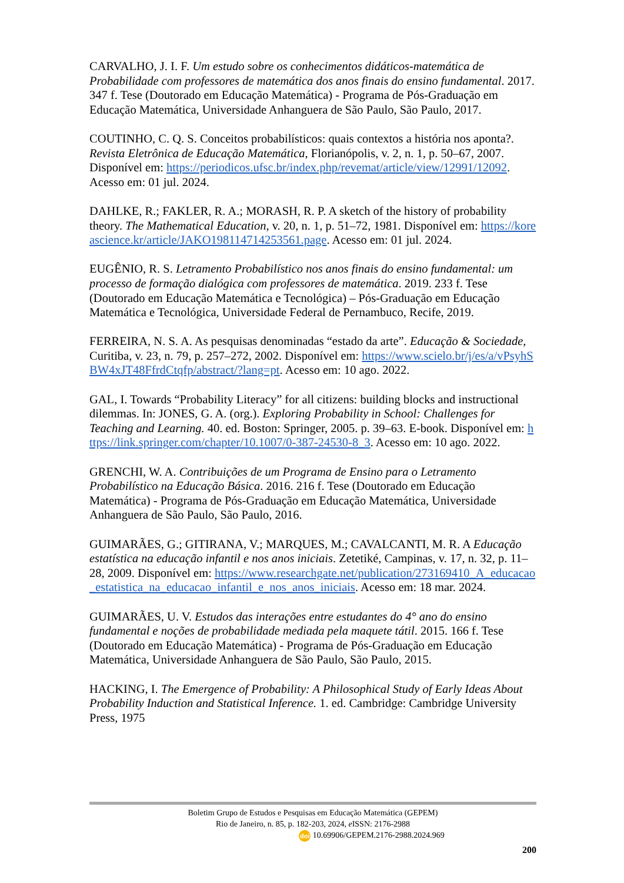CARVALHO, J. I. F. Um estudo sobre os conhecimentos didáticos-matemática de Probabilidade com professores de matemática dos anos finais do ensino fundamental. 2017. 347 f. Tese (Doutorado em Educação Matemática) - Programa de Pós-Graduação em Educação Matemática, Universidade Anhanguera de São Paulo, São Paulo, 2017.
COUTINHO, C. Q. S. Conceitos probabilísticos: quais contextos a história nos aponta?. Revista Eletrônica de Educação Matemática, Florianópolis, v. 2, n. 1, p. 50–67, 2007. Disponível em: https://periodicos.ufsc.br/index.php/revemat/article/view/12991/12092. Acesso em: 01 jul. 2024.
DAHLKE, R.; FAKLER, R. A.; MORASH, R. P. A sketch of the history of probability theory. The Mathematical Education, v. 20, n. 1, p. 51–72, 1981. Disponível em: https://koreascience.kr/article/JAKO198114714253561.page. Acesso em: 01 jul. 2024.
EUGÊNIO, R. S. Letramento Probabilístico nos anos finais do ensino fundamental: um processo de formação dialógica com professores de matemática. 2019. 233 f. Tese (Doutorado em Educação Matemática e Tecnológica) – Pós-Graduação em Educação Matemática e Tecnológica, Universidade Federal de Pernambuco, Recife, 2019.
FERREIRA, N. S. A. As pesquisas denominadas “estado da arte”. Educação & Sociedade, Curitiba, v. 23, n. 79, p. 257–272, 2002. Disponível em: https://www.scielo.br/j/es/a/vPsyhSBW4xJT48FfrdCtqfp/abstract/?lang=pt. Acesso em: 10 ago. 2022.
GAL, I. Towards “Probability Literacy” for all citizens: building blocks and instructional dilemmas. In: JONES, G. A. (org.). Exploring Probability in School: Challenges for Teaching and Learning. 40. ed. Boston: Springer, 2005. p. 39–63. E-book. Disponível em: https://link.springer.com/chapter/10.1007/0-387-24530-8_3. Acesso em: 10 ago. 2022.
GRENCHI, W. A. Contribuições de um Programa de Ensino para o Letramento Probabilístico na Educação Básica. 2016. 216 f. Tese (Doutorado em Educação Matemática) - Programa de Pós-Graduação em Educação Matemática, Universidade Anhanguera de São Paulo, São Paulo, 2016.
GUIMARÃES, G.; GITIRANA, V.; MARQUES, M.; CAVALCANTI, M. R. A Educação estatística na educação infantil e nos anos iniciais. Zetetiké, Campinas, v. 17, n. 32, p. 11–28, 2009. Disponível em: https://www.researchgate.net/publication/273169410_A_educacao_estatistica_na_educacao_infantil_e_nos_anos_iniciais. Acesso em: 18 mar. 2024.
GUIMARÃES, U. V. Estudos das interações entre estudantes do 4° ano do ensino fundamental e noções de probabilidade mediada pela maquete tátil. 2015. 166 f. Tese (Doutorado em Educação Matemática) - Programa de Pós-Graduação em Educação Matemática, Universidade Anhanguera de São Paulo, São Paulo, 2015.
HACKING, I. The Emergence of Probability: A Philosophical Study of Early Ideas About Probability Induction and Statistical Inference. 1. ed. Cambridge: Cambridge University Press, 1975
Boletim Grupo de Estudos e Pesquisas em Educação Matemática (GEPEM)
Rio de Janeiro, n. 85, p. 182-203, 2024, e ISSN: 2176-2988
doi 10.69906/GEPEM.2176-2988.2024.969
200